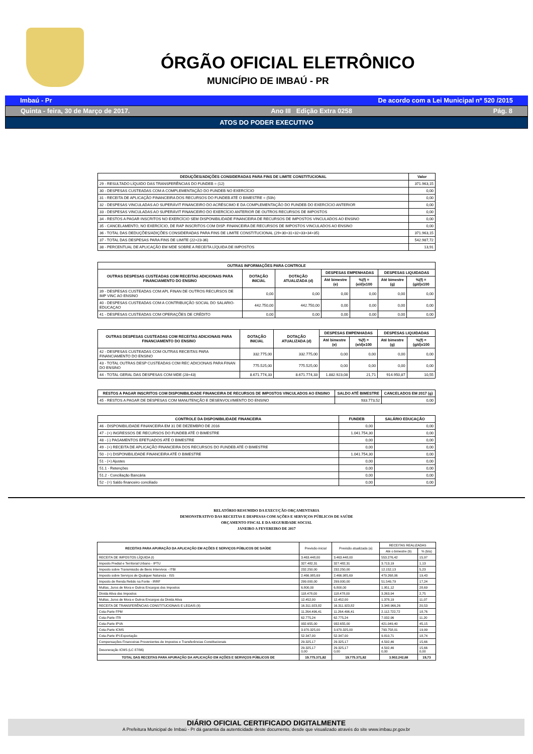ÓRGÃO OFICIAL ELETRÔNICO
MUNICÍPIO DE IMBAÚ - PR
Imbaú - Pr De acordo com a Lei Municipal nº 520 /2015
Quinta - feira, 30 de Março de 2017. Ano III Edição Extra 0258 Pág. 8
ATOS DO PODER EXECUTIVO
| DEDUÇÕES/ADIÇÕES CONSIDERADAS PARA FINS DE LIMITE CONSTITUCIONAL | Valor |
| --- | --- |
| 29 - RESULTADO LÍQUIDO DAS TRANSFERÊNCIAS DO FUNDEB = (12) | 371.963,15 |
| 30 - DESPESAS CUSTEADAS COM A COMPLEMENTAÇÃO DO FUNDEB NO EXERCÍCIO | 0,00 |
| 31 - RECEITA DE APLICAÇÃO FINANCEIRA DOS RECURSOS DO FUNDEB ATÉ O BIMESTRE = (50h) | 0,00 |
| 32 - DESPESAS VINCULADAS AO SUPERÁVIT FINANCEIRO DO ACRÉSCIMO E DA COMPLEMENTAÇÃO DO FUNDEB DO EXERCÍCIO ANTERIOR | 0,00 |
| 33 - DESPESAS VINCULADAS AO SUPERÁVIT FINANCEIRO DO EXERCÍCIO ANTERIOR DE OUTROS RECURSOS DE IMPOSTOS | 0,00 |
| 34 - RESTOS A PAGAR INSCRITOS NO EXERCÍCIO SEM DISPONIBILIDADE FINANCEIRA DE RECURSOS DE IMPOSTOS VINCULADOS AO ENSINO | 0,00 |
| 35 - CANCELAMENTO, NO EXERCÍCIO, DE RAP INSCRITOS COM DISP. FINANCEIRA DE RECURSOS DE IMPOSTOS VINCULADOS AO ENSINO | 0,00 |
| 36 - TOTAL DAS DEDUÇÕES/ADIÇÕES CONSIDERADAS PARA FINS DE LIMITE CONSTITUCIONAL (29+30+31+32+33+34+35) | 371.963,15 |
| 37 - TOTAL DAS DESPESAS PARA FINS DE LIMITE (22+23-36) | 542.987,72 |
| 38 - PERCENTUAL DE APLICAÇÃO EM MDE SOBRE A RECEITA LÍQUIDA DE IMPOSTOS | 13,91 |
| OUTRAS INFORMAÇÕES PARA CONTROLE | | | | | | |
| --- | --- | --- | --- | --- | --- | --- |
| OUTRAS DESPESAS CUSTEADAS COM RECEITAS ADICIONAIS PARA FINANCIAMENTO DO ENSINO | DOTAÇÃO INICIAL | DOTAÇÃO ATUALIZADA (d) | DESPESAS EMPENHADAS | | DESPESAS LIQUIDADAS | |
| | | | Até bimestre (e) | %(f) = (e/d)x100 | Até bimestre (g) | %(f) = (g/d)x100 |
| 39 - DESPESAS CUSTEADAS COM APL FINAN DE OUTROS RECURSOS DE IMP VINC AO ENSINO | 0,00 | 0,00 | 0,00 | 0,00 | 0,00 | 0,00 |
| 40 - DESPESAS CUSTEADAS COM A CONTRIBUIÇÃO SOCIAL DO SALARIO-EDUCAÇAO | 442.750,00 | 442.750,00 | 0,00 | 0,00 | 0,00 | 0,00 |
| 41 - DESPESAS CUSTEADAS COM OPERAÇÕES DE CRÉDITO | 0,00 | 0,00 | 0,00 | 0,00 | 0,00 | 0,00 |
| OUTRAS DESPESAS CUSTEADAS COM RECEITAS ADICIONAIS PARA FINANCIAMENTO DO ENSINO | DOTAÇÃO INICIAL | DOTAÇÃO ATUALIZADA (d) | DESPESAS EMPENHADAS | | DESPESAS LIQUIDADAS | |
| --- | --- | --- | --- | --- | --- | --- |
| | | | Até bimestre (e) | %(f) = (e/d)x100 | Até bimestre (g) | %(f) = (g/d)x100 |
| 42 - DESPESAS CUSTEADAS COM OUTRAS RECEITAS PARA FINANCIAMENTO DO ENSINO | 332.775,00 | 332.775,00 | 0,00 | 0,00 | 0,00 | 0,00 |
| 43 - TOTAL OUTRAS DESP CUSTEADAS COM REC ADICIONAIS PARA FINAN DO ENSINO | 775.525,00 | 775.525,00 | 0,00 | 0,00 | 0,00 | 0,00 |
| 44 - TOTAL GERAL DAS DESPESAS COM MDE (28+43) | 8.671.774,33 | 8.671.774,33 | 1.882.923,08 | 21,71 | 914.950,87 | 10,55 |
| RESTOS A PAGAR INSCRITOS COM DISPONIBILIDADE FINANCEIRA DE RECURSOS DE IMPOSTOS VINCULADOS AO ENSINO | SALDO ATÉ BIMESTRE | CANCELADOS EM 2017 (g) |
| --- | --- | --- |
| 45 - RESTOS A PAGAR DE DESPESAS COM MANUTENÇÃO E DESENVOLVIMENTO DO ENSINO | 933.773,52 | 0,00 |
| CONTROLE DA DISPONIBILIDADE FINANCEIRA | FUNDEB | SALÁRIO EDUCAÇÃO |
| --- | --- | --- |
| 46 - DISPONIBILIDADE FINANCEIRA EM 31 DE DEZEMBRO DE 2016 | 0,00 | 0,00 |
| 47 - (+) INGRESSOS DE RECURSOS DO FUNDEB ATÉ O BIMESTRE | 1.041.754,30 | 0,00 |
| 48 - (-) PAGAMENTOS EFETUADOS ATÉ O BIMESTRE | 0,00 | 0,00 |
| 49 - (+) RECEITA DE APLICAÇÃO FINANCEIRA DOS RECURSOS DO FUNDEB ATÉ O BIMESTRE | 0,00 | 0,00 |
| 50 - (=) DISPONIBILIDADE FINANCEIRA ATÉ O BIMESTRE | 1.041.754,30 | 0,00 |
| 51 - (+) Ajustes | 0,00 | 0,00 |
| 51.1 - Retenções | 0,00 | 0,00 |
| 51.2 - Conciliação Bancária | 0,00 | 0,00 |
| 52 - (=) Saldo financeiro conciliado | 0,00 | 0,00 |
RELATÓRIO RESUMIDO DA EXECUÇÃO ORÇAMENTARIA
DEMONSTRATIVO DAS RECEITAS E DESPESAS COM AÇÕES E SERVIÇOS PÚBLICOS DE SAÚDE
ORÇAMENTO FISCAL E DA SEGURIDADE SOCIAL
JANEIRO A FEVEREIRO DE 2017
| RECEITAS PARA APURAÇÃO DA APLICAÇÃO EM AÇÕES E SERVIÇOS PÚBLICOS DE SAÚDE | Previsão inicial | Previsão atualizada (a) | RECEITAS REALIZADAS | |
| --- | --- | --- | --- | --- |
| | | | Até o bimestre (b) | % (b/a) |
| RECEITA DE IMPOSTOS LÍQUIDA (I) | 3.463.448,00 | 3.463.448,00 | 553.276,42 | 15,97 |
| Imposto Predial e Territorial Urbano - IPTU | 327.482,31 | 327.482,31 | 3.713,19 | 1,13 |
| Imposto sobre Transmissão de Bens Intervivos - ITBI | 232.250,00 | 232.250,00 | 12.152,13 | 5,23 |
| Imposto sobre Serviços de Qualquer Natureza - ISS | 2.466.985,69 | 2.466.985,69 | 479.268,06 | 19,43 |
| Imposto de Renda Retido na Fonte - IRRF | 299.000,00 | 299.000,00 | 51.549,79 | 17,24 |
| Multas, Juros de Mora e Outros Encargos dos Impostos | 6.800,00 | 6.800,00 | 1.951,12 | 28,69 |
| Dívida Ativa dos Impostos | 118.478,00 | 118.478,00 | 3.263,94 | 2,75 |
| Multas, Juros de Mora e Outros Encargos da Dívida Ativa | 12.452,00 | 12.452,00 | 1.378,19 | 11,07 |
| RECEITA DE TRANSFERÊNCIAS CONSTITUCIONAIS E LEGAIS (II) | 16.311.923,82 | 16.311.923,82 | 3.348.966,26 | 20,53 |
| Cota-Parte FPM | 11.264.496,41 | 11.264.496,41 | 2.112.722,72 | 18,76 |
| Cota-Parte ITR | 62.775,24 | 62.775,24 | 7.032,96 | 11,20 |
| Cota-Parte IPVA | 932.655,00 | 932.655,00 | 421.049,40 | 45,15 |
| Cota-Parte ICMS | 3.970.325,00 | 3.970.325,00 | 793.758,01 | 19,99 |
| Cota-Parte IPI-Exportação | 52.347,00 | 52.347,00 | 9.810,71 | 18,74 |
| Compensações Financeiras Provenientes de Impostos e Transferências Constitucionais | 29.325,17 | 29.325,17 | 4.592,46 | 15,66 |
| Desoneração ICMS (LC 87/96) | 29.325,17 0,00 | 29.325,17 0,00 | 4.592,46 0,00 | 15,66 0,00 |
| TOTAL DAS RECEITAS PARA APURAÇÃO DA APLICAÇÃO EM AÇÕES E SERVIÇOS PÚBLICOS DE | 19.775.371,82 | 19.775.371,82 | 3.902.242,68 | 19,73 |
DIÁRIO OFICIAL CERTIFICADO DIGITALMENTE
A Prefeitura Municipal de Imbaú - Pr dá garantia da autenticidade deste documento, desde que visualizado através do site www.imbau.pr.gov.br